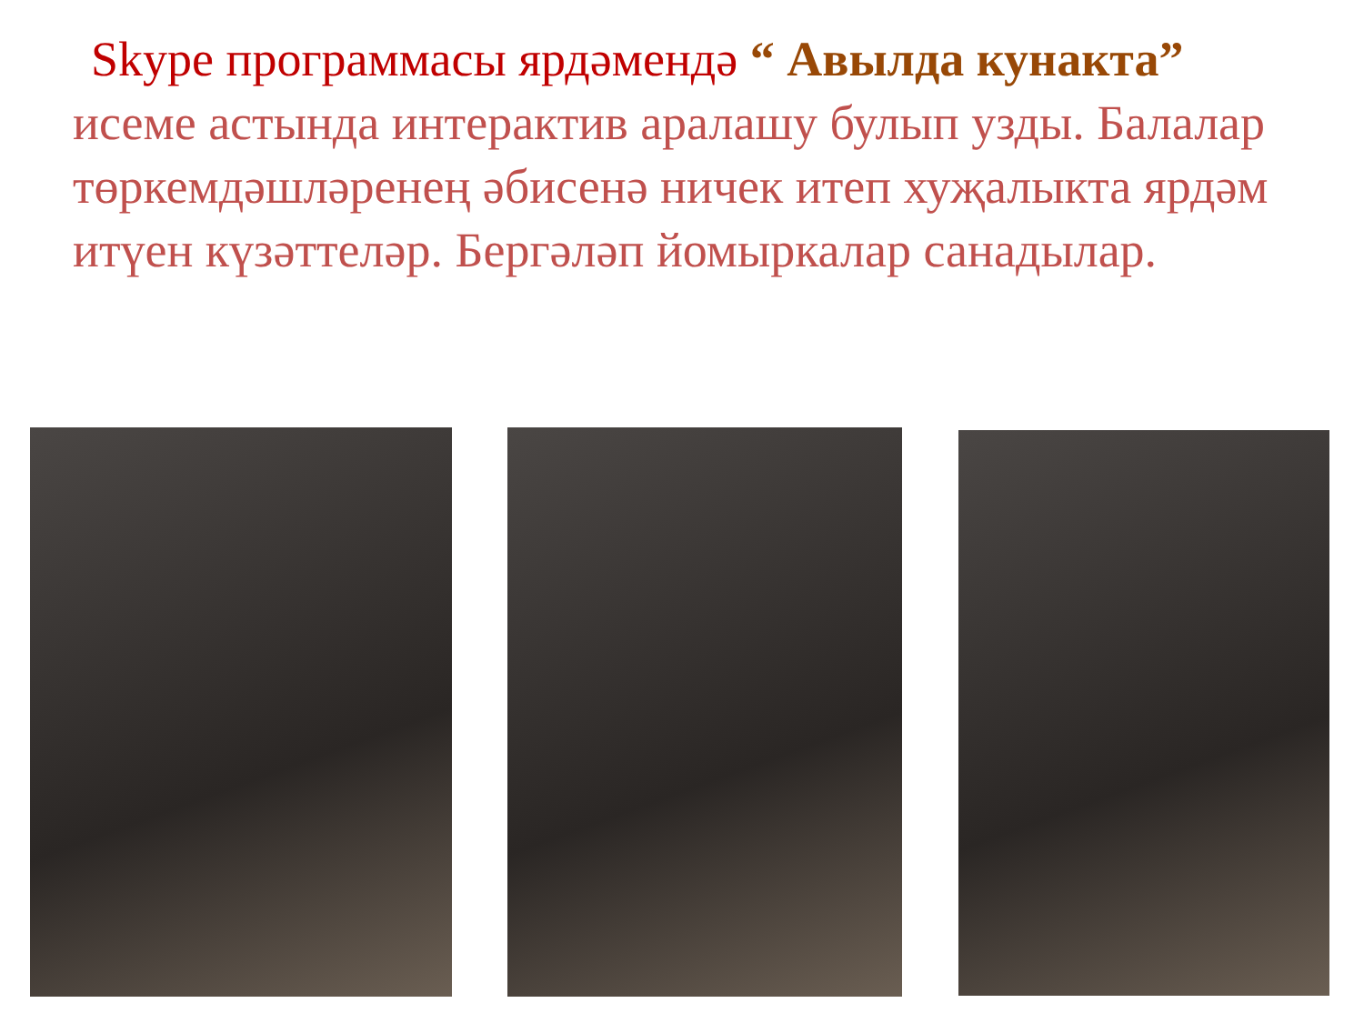Skype программасы ярдәмендә “ Авылда кунакта”
исеме астында интерактив аралашу булып узды. Балалар төркемдәшләренең әбисенә ничек итеп хуҗалыкта ярдәм итүен күзәттеләр. Бергәләп йомыркалар санадылар.